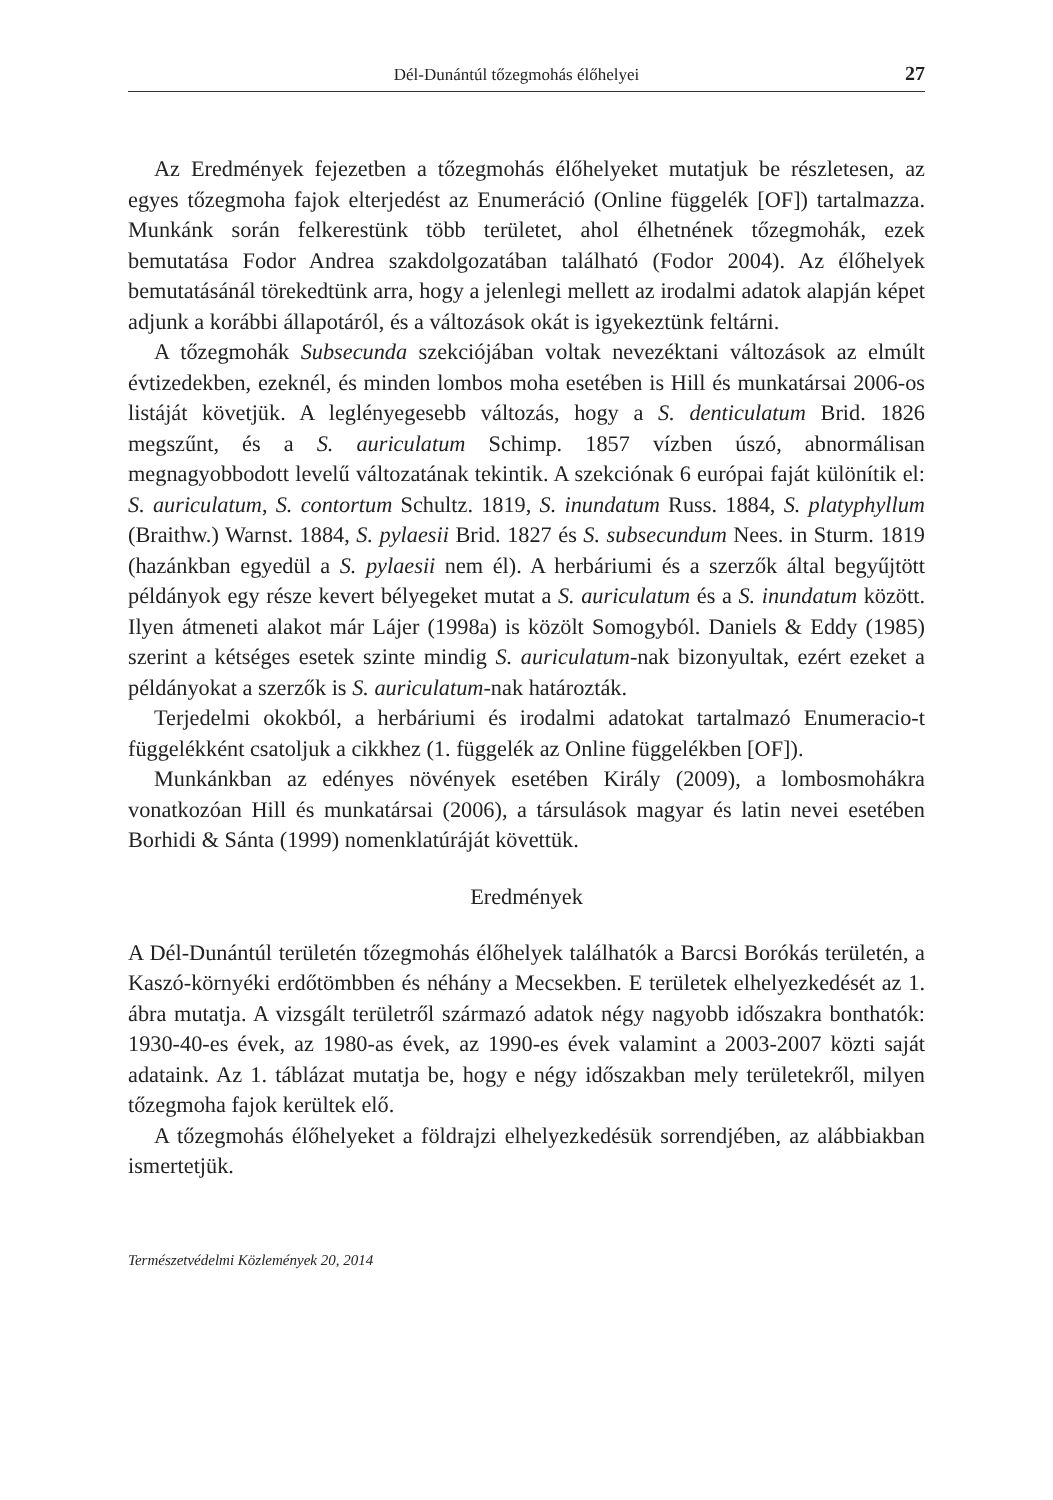Dél-Dunántúl tőzegmohás élőhelyei 27
Az Eredmények fejezetben a tőzegmohás élőhelyeket mutatjuk be részletesen, az egyes tőzegmoha fajok elterjedést az Enumeráció (Online függelék [OF]) tartalmazza. Munkánk során felkerestünk több területet, ahol élhetnének tőzegmohák, ezek bemutatása Fodor Andrea szakdolgozatában található (Fodor 2004). Az élőhelyek bemutatásánál törekedtünk arra, hogy a jelenlegi mellett az irodalmi adatok alapján képet adjunk a korábbi állapotáról, és a változások okát is igyekeztünk feltárni.
A tőzegmohák Subsecunda szekciójában voltak nevezéktani változások az elmúlt évtizedekben, ezeknél, és minden lombos moha esetében is Hill és munkatársai 2006-os listáját követjük. A leglényegesebb változás, hogy a S. denticulatum Brid. 1826 megszűnt, és a S. auriculatum Schimp. 1857 vízben úszó, abnormálisan megnagyobbodott levelű változatának tekintik. A szekciónak 6 európai faját különítik el: S. auriculatum, S. contortum Schultz. 1819, S. inundatum Russ. 1884, S. platyphyllum (Braithw.) Warnst. 1884, S. pylaesii Brid. 1827 és S. subsecundum Nees. in Sturm. 1819 (hazánkban egyedül a S. pylaesii nem él). A herbáriumi és a szerzők által begyűjtött példányok egy része kevert bélyegeket mutat a S. auriculatum és a S. inundatum között. Ilyen átmeneti alakot már Lájer (1998a) is közölt Somogyból. Daniels & Eddy (1985) szerint a kétséges esetek szinte mindig S. auriculatum-nak bizonyultak, ezért ezeket a példányokat a szerzők is S. auriculatum-nak határozták.
Terjedelmi okokból, a herbáriumi és irodalmi adatokat tartalmazó Enumeracio-t függelékként csatoljuk a cikkhez (1. függelék az Online függelékben [OF]).
Munkánkban az edényes növények esetében Király (2009), a lombosmohákra vonatkozóan Hill és munkatársai (2006), a társulások magyar és latin nevei esetében Borhidi & Sánta (1999) nomenklatúráját követtük.
Eredmények
A Dél-Dunántúl területén tőzegmohás élőhelyek találhatók a Barcsi Borókás területén, a Kaszó-környéki erdőtömbben és néhány a Mecsekben. E területek elhelyezkedését az 1. ábra mutatja. A vizsgált területről származó adatok négy nagyobb időszakra bonthatók: 1930-40-es évek, az 1980-as évek, az 1990-es évek valamint a 2003-2007 közti saját adataink. Az 1. táblázat mutatja be, hogy e négy időszakban mely területekről, milyen tőzegmoha fajok kerültek elő.
A tőzegmohás élőhelyeket a földrajzi elhelyezkedésük sorrendjében, az alábbiakban ismertetjük.
Természetvédelmi Közlemények 20, 2014